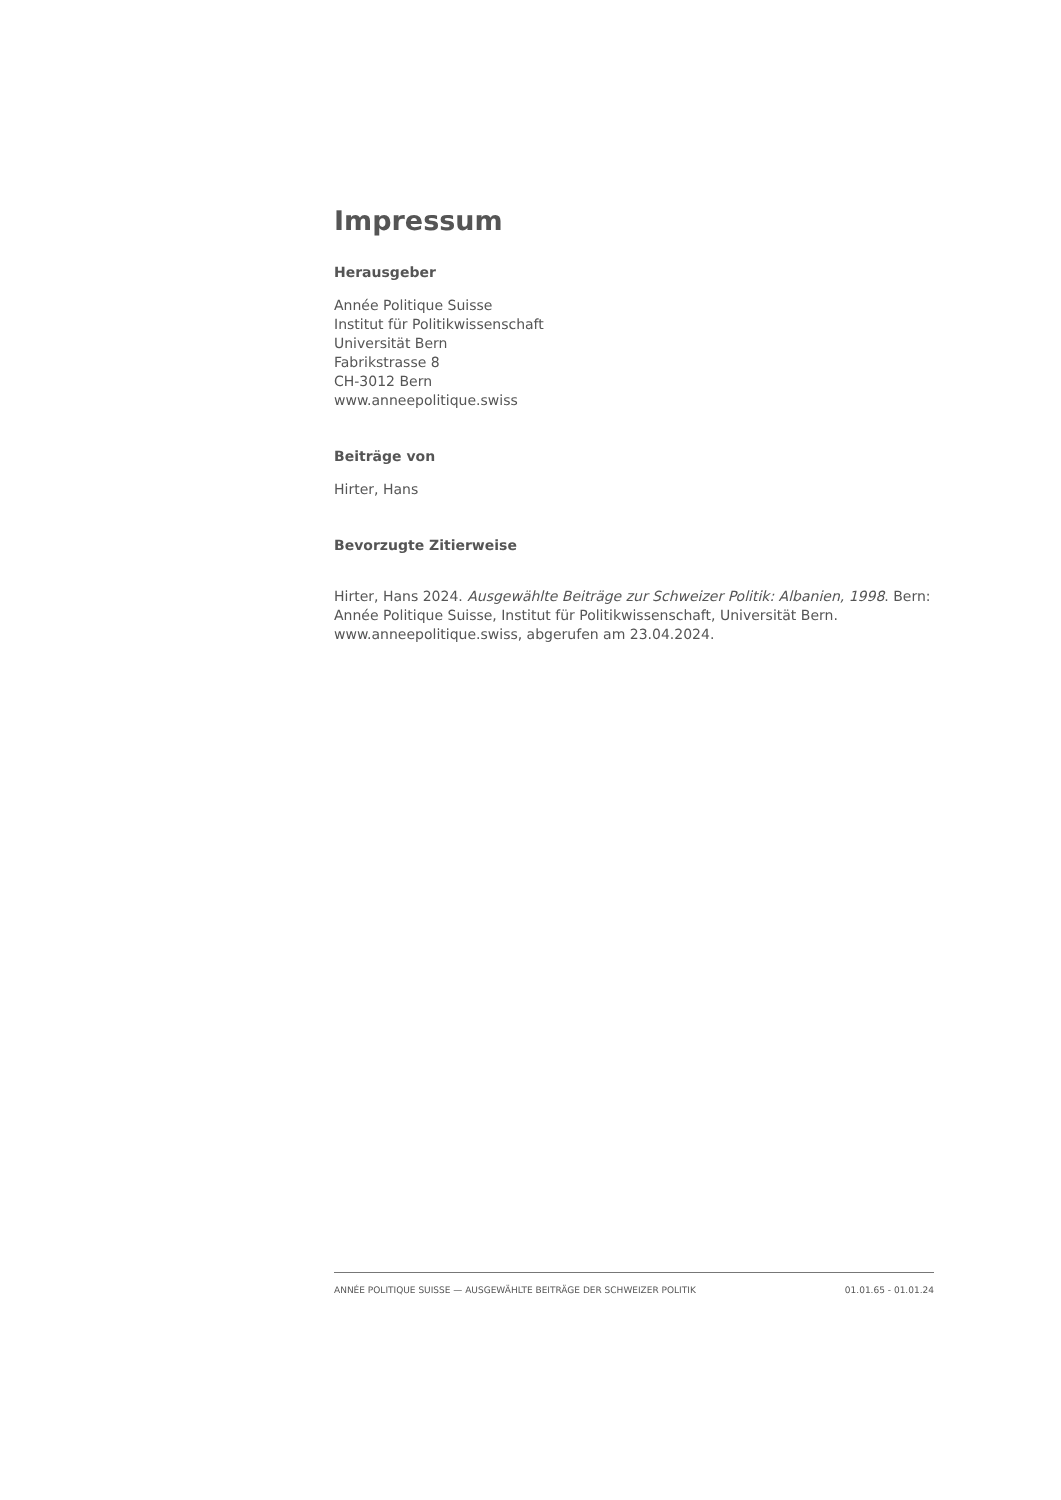Impressum
Herausgeber
Année Politique Suisse
Institut für Politikwissenschaft
Universität Bern
Fabrikstrasse 8
CH-3012 Bern
www.anneepolitique.swiss
Beiträge von
Hirter, Hans
Bevorzugte Zitierweise
Hirter, Hans 2024. Ausgewählte Beiträge zur Schweizer Politik: Albanien, 1998. Bern: Année Politique Suisse, Institut für Politikwissenschaft, Universität Bern. www.anneepolitique.swiss, abgerufen am 23.04.2024.
ANNÉE POLITIQUE SUISSE — AUSGEWÄHLTE BEITRÄGE DER SCHWEIZER POLITIK 01.01.65 - 01.01.24